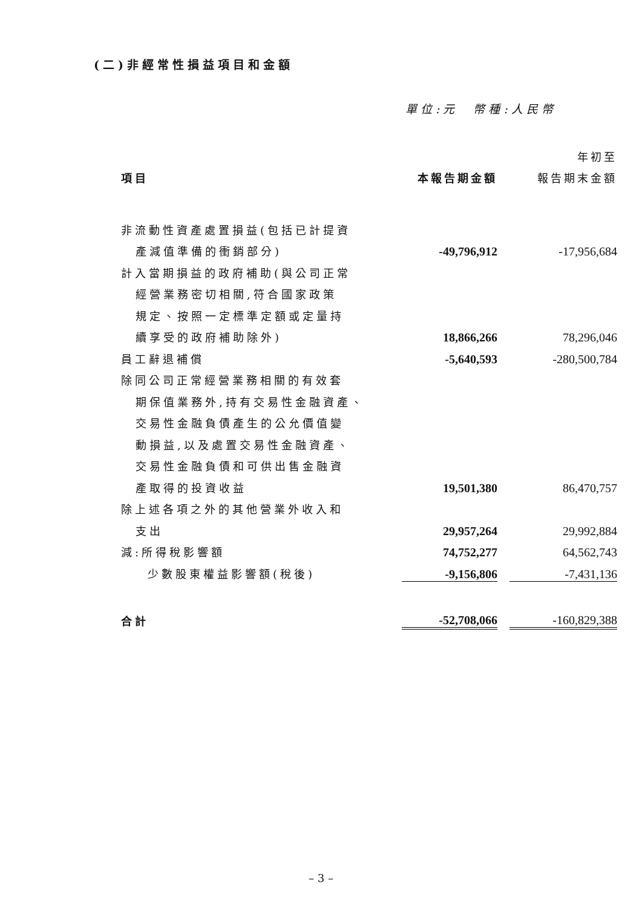(二)非經常性損益項目和金額
單位:元　幣種:人民幣
| | | | 年初至 |
| 項目 | 本報告期金額 | | 報告期末金額 |
| 非流動性資產處置損益(包括已計提資 | | | |
| 產減值準備的衝銷部分) | -49,796,912 | | -17,956,684 |
| 計入當期損益的政府補助(與公司正常 | | | |
| 經營業務密切相關,符合國家政策 | | | |
| 規定、按照一定標準定額或定量持 | | | |
| 續享受的政府補助除外) | 18,866,266 | | 78,296,046 |
| 員工辭退補償 | -5,640,593 | | -280,500,784 |
| 除同公司正常經營業務相關的有效套 | | | |
| 期保值業務外,持有交易性金融資產、 | | | |
| 交易性金融負債產生的公允價值變 | | | |
| 動損益,以及處置交易性金融資產、 | | | |
| 交易性金融負債和可供出售金融資 | | | |
| 產取得的投資收益 | 19,501,380 | | 86,470,757 |
| 除上述各項之外的其他營業外收入和 | | | |
| 支出 | 29,957,264 | | 29,992,884 |
| 減:所得稅影響額 | 74,752,277 | | 64,562,743 |
| 少數股東權益影響額(稅後) | -9,156,806 | | -7,431,136 |
| 合計 | -52,708,066 | | -160,829,388 |
– 3 –